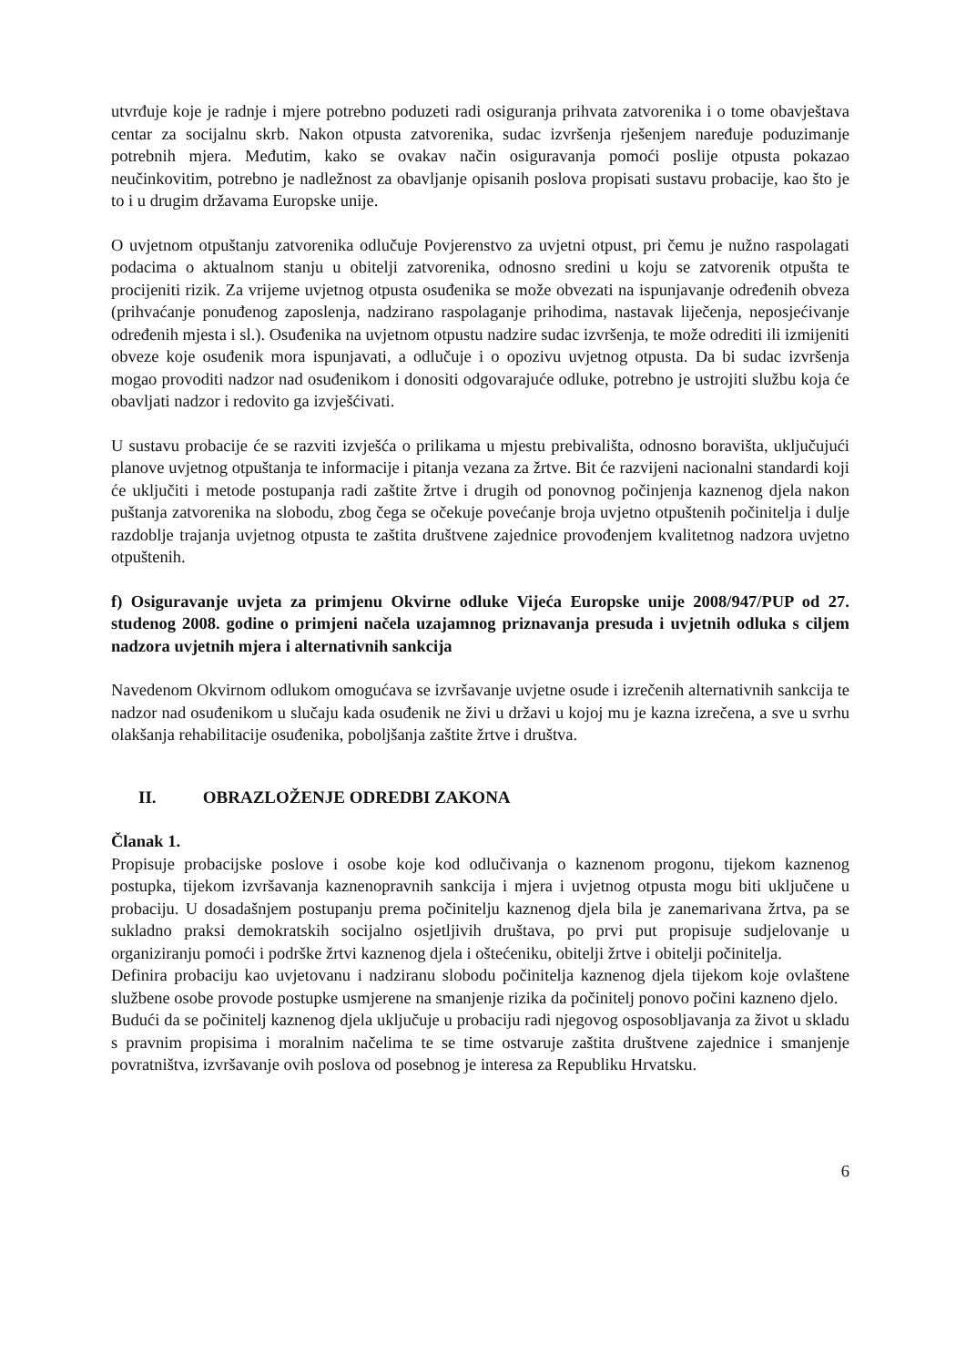utvrđuje koje je radnje i mjere potrebno poduzeti radi osiguranja prihvata zatvorenika i o tome obavještava centar za socijalnu skrb. Nakon otpusta zatvorenika, sudac izvršenja rješenjem naređuje poduzimanje potrebnih mjera. Međutim, kako se ovakav način osiguravanja pomoći poslije otpusta pokazao neučinkovitim, potrebno je nadležnost za obavljanje opisanih poslova propisati sustavu probacije, kao što je to i u drugim državama Europske unije.
O uvjetnom otpuštanju zatvorenika odlučuje Povjerenstvo za uvjetni otpust, pri čemu je nužno raspolagati podacima o aktualnom stanju u obitelji zatvorenika, odnosno sredini u koju se zatvorenik otpušta te procijeniti rizik. Za vrijeme uvjetnog otpusta osuđenika se može obvezati na ispunjavanje određenih obveza (prihvaćanje ponuđenog zaposlenja, nadzirano raspolaganje prihodima, nastavak liječenja, neposjećivanje određenih mjesta i sl.). Osuđenika na uvjetnom otpustu nadzire sudac izvršenja, te može odrediti ili izmijeniti obveze koje osuđenik mora ispunjavati, a odlučuje i o opozivu uvjetnog otpusta. Da bi sudac izvršenja mogao provoditi nadzor nad osuđenikom i donositi odgovarajuće odluke, potrebno je ustrojiti službu koja će obavljati nadzor i redovito ga izvješćivati.
U sustavu probacije će se razviti izvješća o prilikama u mjestu prebivališta, odnosno boravišta, uključujući planove uvjetnog otpuštanja te informacije i pitanja vezana za žrtve. Bit će razvijeni nacionalni standardi koji će uključiti i metode postupanja radi zaštite žrtve i drugih od ponovnog počinjenja kaznenog djela nakon puštanja zatvorenika na slobodu, zbog čega se očekuje povećanje broja uvjetno otpuštenih počinitelja i dulje razdoblje trajanja uvjetnog otpusta te zaštita društvene zajednice provođenjem kvalitetnog nadzora uvjetno otpuštenih.
f) Osiguravanje uvjeta za primjenu Okvirne odluke Vijeća Europske unije 2008/947/PUP od 27. studenog 2008. godine o primjeni načela uzajamnog priznavanja presuda i uvjetnih odluka s ciljem nadzora uvjetnih mjera i alternativnih sankcija
Navedenom Okvirnom odlukom omogućava se izvršavanje uvjetne osude i izrečenih alternativnih sankcija te nadzor nad osuđenikom u slučaju kada osuđenik ne živi u državi u kojoj mu je kazna izrečena, a sve u svrhu olakšanja rehabilitacije osuđenika, poboljšanja zaštite žrtve i društva.
II. OBRAZLOŽENJE ODREDBI ZAKONA
Članak 1.
Propisuje probacijske poslove i osobe koje kod odlučivanja o kaznenom progonu, tijekom kaznenog postupka, tijekom izvršavanja kaznenopravnih sankcija i mjera i uvjetnog otpusta mogu biti uključene u probaciju. U dosadašnjem postupanju prema počinitelju kaznenog djela bila je zanemarivana žrtva, pa se sukladno praksi demokratskih socijalno osjetljivih društava, po prvi put propisuje sudjelovanje u organiziranju pomoći i podrške žrtvi kaznenog djela i oštećeniku, obitelji žrtve i obitelji počinitelja.
Definira probaciju kao uvjetovanu i nadziranu slobodu počinitelja kaznenog djela tijekom koje ovlaštene službene osobe provode postupke usmjerene na smanjenje rizika da počinitelj ponovo počini kazneno djelo.
Budući da se počinitelj kaznenog djela uključuje u probaciju radi njegovog osposobljavanja za život u skladu s pravnim propisima i moralnim načelima te se time ostvaruje zaštita društvene zajednice i smanjenje povratništva, izvršavanje ovih poslova od posebnog je interesa za Republiku Hrvatsku.
6